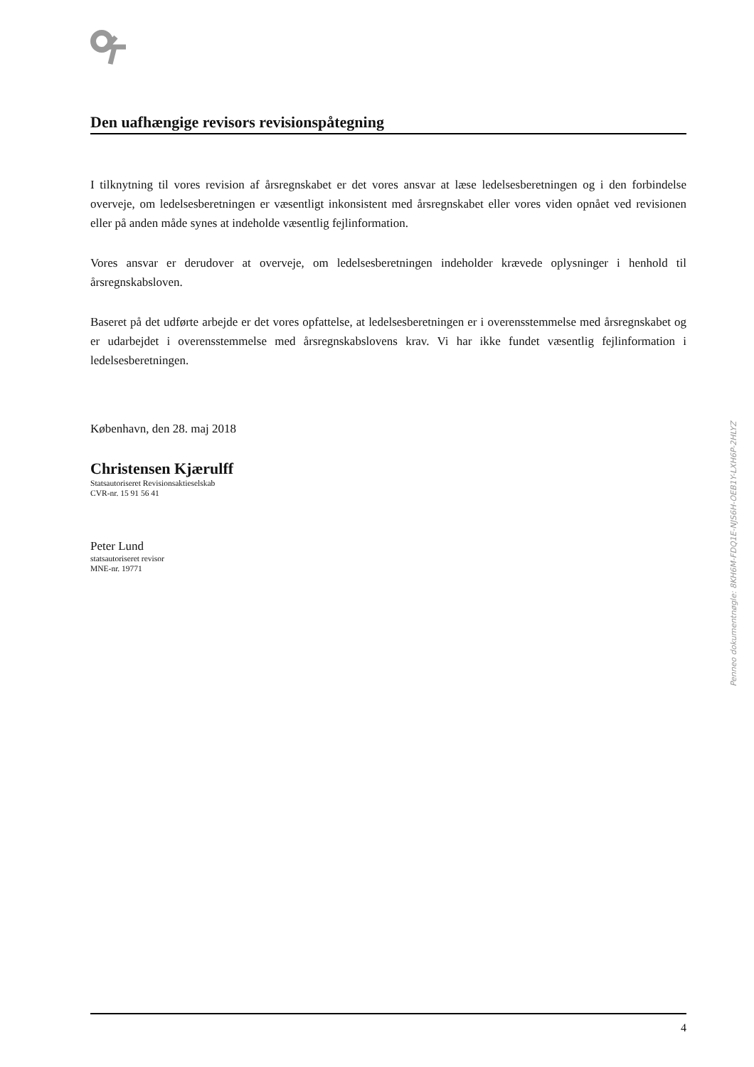Den uafhængige revisors revisionspåtegning
I tilknytning til vores revision af årsregnskabet er det vores ansvar at læse ledelsesberetningen og i den forbindelse overveje, om ledelsesberetningen er væsentligt inkonsistent med årsregnskabet eller vores viden opnået ved revisionen eller på anden måde synes at indeholde væsentlig fejlinformation.
Vores ansvar er derudover at overveje, om ledelsesberetningen indeholder krævede oplysninger i henhold til årsregnskabsloven.
Baseret på det udførte arbejde er det vores opfattelse, at ledelsesberetningen er i overensstemmelse med årsregnskabet og er udarbejdet i overensstemmelse med årsregnskabslovens krav. Vi har ikke fundet væsentlig fejlinformation i ledelsesberetningen.
København, den 28. maj 2018
Christensen Kjærulff
Statsautoriseret Revisionsaktieselskab
CVR-nr. 15 91 56 41
Peter Lund
statsautoriseret revisor
MNE-nr. 19771
Penneo dokumentnøgle: 8KH6M-FDQ1E-NJS6H-OEB1Y-LXH6P-2HLYZ
4